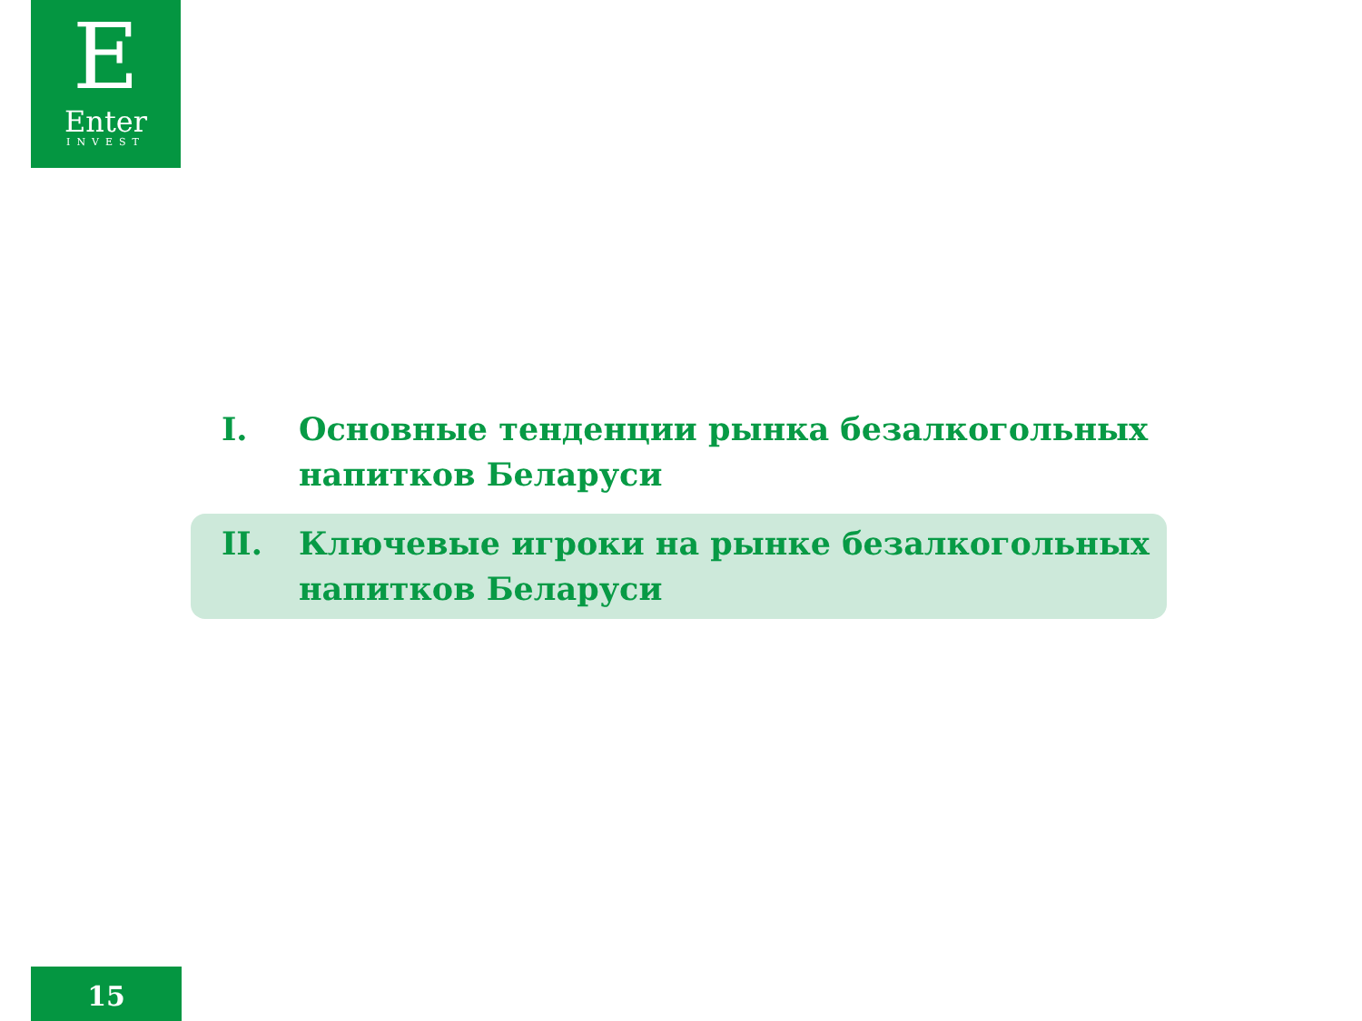E
Enter
INVEST
I. Основные тенденции рынка безалкогольных напитков Беларуси
II. Ключевые игроки на рынке безалкогольных напитков Беларуси
15